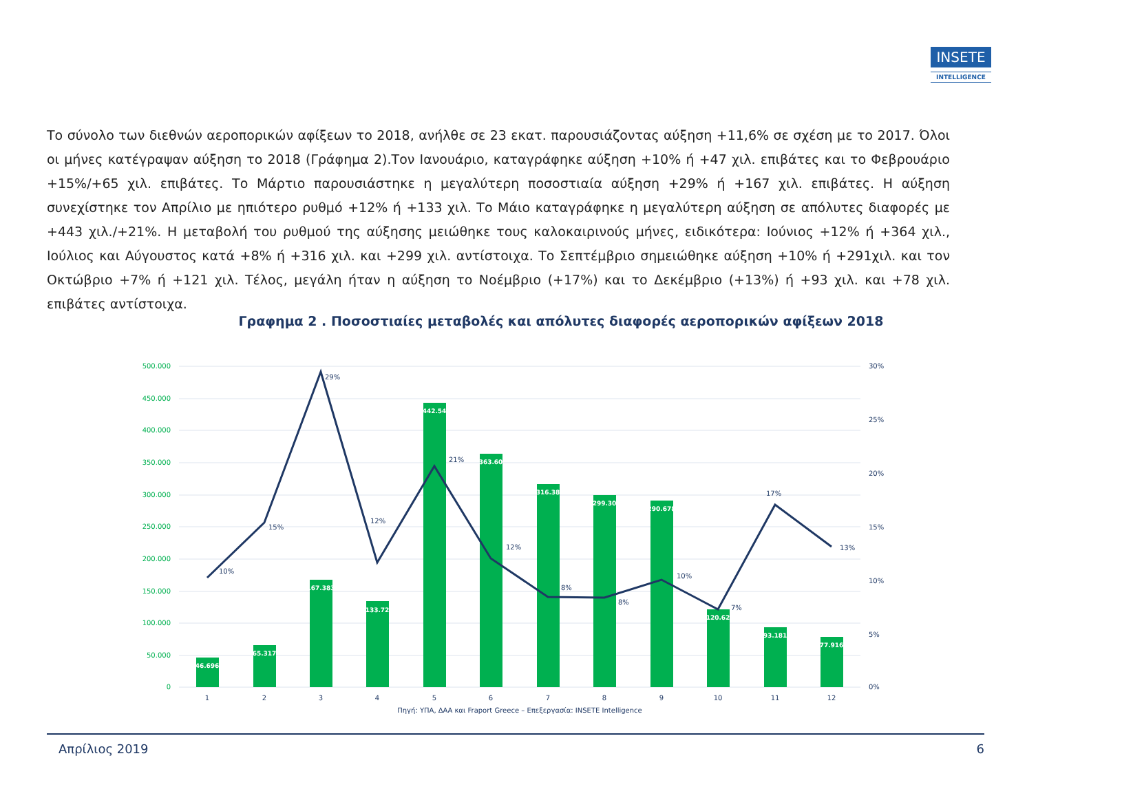INSETE
INTELLIGENCE
Το σύνολο των διεθνών αεροπορικών αφίξεων το 2018, ανήλθε σε 23 εκατ. παρουσιάζοντας αύξηση +11,6% σε σχέση με το 2017. Όλοι οι μήνες κατέγραψαν αύξηση το 2018 (Γράφημα 2).Τον Ιανουάριο, καταγράφηκε αύξηση +10% ή +47 χιλ. επιβάτες και το Φεβρουάριο +15%/+65 χιλ. επιβάτες. Το Μάρτιο παρουσιάστηκε η μεγαλύτερη ποσοστιαία αύξηση +29% ή +167 χιλ. επιβάτες. Η αύξηση συνεχίστηκε τον Απρίλιο με ηπιότερο ρυθμό +12% ή +133 χιλ. Το Μάιο καταγράφηκε η μεγαλύτερη αύξηση σε απόλυτες διαφορές με +443 χιλ./+21%. Η μεταβολή του ρυθμού της αύξησης μειώθηκε τους καλοκαιρινούς μήνες, ειδικότερα: Ιούνιος +12% ή +364 χιλ., Ιούλιος και Αύγουστος κατά +8% ή +316 χιλ. και +299 χιλ. αντίστοιχα. Το Σεπτέμβριο σημειώθηκε αύξηση +10% ή +291χιλ. και τον Οκτώβριο +7% ή +121 χιλ. Τέλος, μεγάλη ήταν η αύξηση το Νοέμβριο (+17%) και το Δεκέμβριο (+13%) ή +93 χιλ. και +78 χιλ. επιβάτες αντίστοιχα.
Γραφημα 2 . Ποσοστιαίες μεταβολές και απόλυτες διαφορές αεροπορικών αφίξεων 2018
500.000
450.000
400.000
350.000
300.000
250.000
200.000
150.000
100.000
50.000
0
30%
25%
20%
15%
10%
5%
0%
46.696
65.317
167.383
133.72
442.54
363.60
316.38
299.30
290.678
120.62
93.181
77.916
10%
15%
29%
12%
21%
12%
8%
8%
10%
7%
17%
13%
1
2
3
4
5
6
7
8
9
10
11
12
Πηγή: ΥΠΑ, ΔΑΑ και Fraport Greece – Επεξεργασία: INSETE Intelligence
Απρίλιος 2019 6